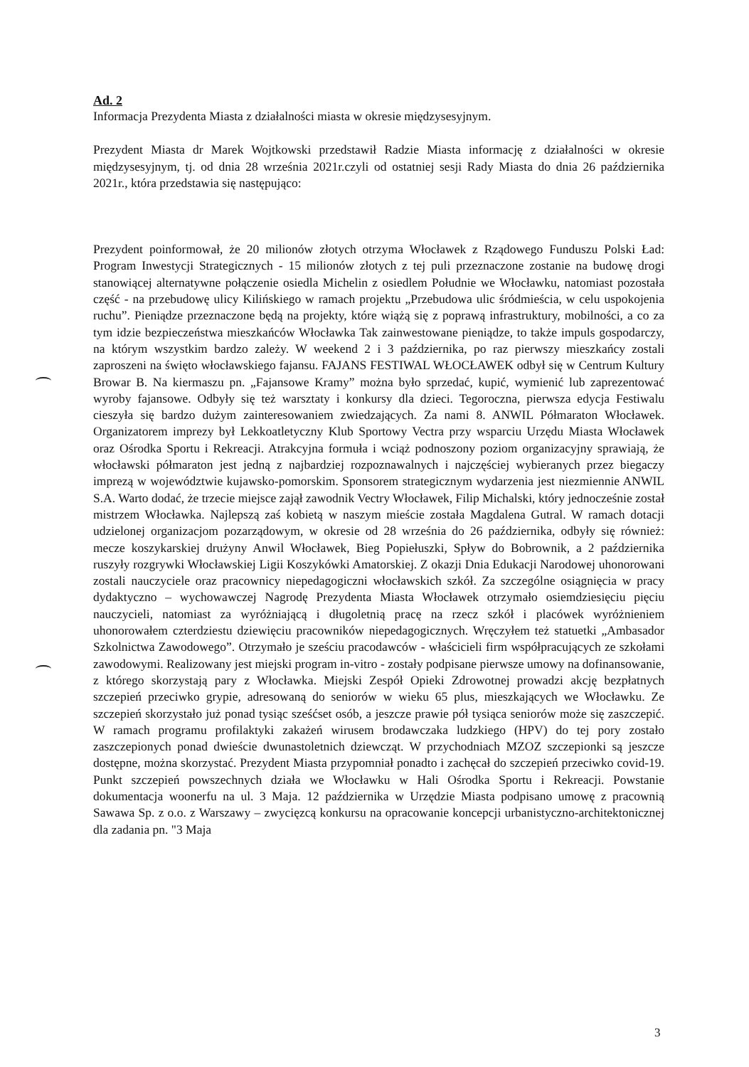Ad. 2
Informacja Prezydenta Miasta z działalności miasta w okresie międzysesyjnym.
Prezydent Miasta dr Marek Wojtkowski przedstawił Radzie Miasta informację z działalności w okresie międzysesyjnym, tj. od dnia 28 września 2021r.czyli od ostatniej sesji Rady Miasta do dnia 26 października 2021r., która przedstawia się następująco:
Prezydent poinformował, że 20 milionów złotych otrzyma Włocławek z Rządowego Funduszu Polski Ład: Program Inwestycji Strategicznych - 15 milionów złotych z tej puli przeznaczone zostanie na budowę drogi stanowiącej alternatywne połączenie osiedla Michelin z osiedlem Południe we Włocławku, natomiast pozostała część - na przebudowę ulicy Kilińskiego w ramach projektu „Przebudowa ulic śródmieścia, w celu uspokojenia ruchu”. Pieniądze przeznaczone będą na projekty, które wiążą się z poprawą infrastruktury, mobilności, a co za tym idzie bezpieczeństwa mieszkańców Włocławka Tak zainwestowane pieniądze, to także impuls gospodarczy, na którym wszystkim bardzo zależy. W weekend 2 i 3 października, po raz pierwszy mieszkańcy zostali zaproszeni na święto włocławskiego fajansu. FAJANS FESTIWAL WŁOCŁAWEK odbył się w Centrum Kultury Browar B. Na kiermaszu pn. „Fajansowe Kramy” można było sprzedać, kupić, wymienić lub zaprezentować wyroby fajansowe. Odbyły się też warsztaty i konkursy dla dzieci. Tegoroczna, pierwsza edycja Festiwalu cieszyła się bardzo dużym zainteresowaniem zwiedzających. Za nami 8. ANWIL Półmaraton Włocławek. Organizatorem imprezy był Lekkoatletyczny Klub Sportowy Vectra przy wsparciu Urzędu Miasta Włocławek oraz Ośrodka Sportu i Rekreacji. Atrakcyjna formuła i wciąż podnoszony poziom organizacyjny sprawiają, że włocławski półmaraton jest jedną z najbardziej rozpoznawalnych i najczęściej wybieranych przez biegaczy imprezą w województwie kujawsko-pomorskim. Sponsorem strategicznym wydarzenia jest niezmiennie ANWIL S.A. Warto dodać, że trzecie miejsce zajął zawodnik Vectry Włocławek, Filip Michalski, który jednocześnie został mistrzem Włocławka. Najlepszą zaś kobietą w naszym mieście została Magdalena Gutral. W ramach dotacji udzielonej organizacjom pozarządowym, w okresie od 28 września do 26 października, odbyły się również: mecze koszykarskiej drużyny Anwil Włocławek, Bieg Popiełuszki, Spływ do Bobrownik, a 2 października ruszyły rozgrywki Włocławskiej Ligii Koszykówki Amatorskiej. Z okazji Dnia Edukacji Narodowej uhonorowani zostali nauczyciele oraz pracownicy niepedagogiczni włocławskich szkół. Za szczególne osiągnięcia w pracy dydaktyczno – wychowawczej Nagrodę Prezydenta Miasta Włocławek otrzymało osiemdziesięciu pięciu nauczycieli, natomiast za wyróżniającą i długoletnią pracę na rzecz szkół i placówek wyróżnieniem uhonorowałem czterdziestu dziewięciu pracowników niepedagogicznych. Wręczyłem też statuetki „Ambasador Szkolnictwa Zawodowego”. Otrzymało je sześciu pracodawców - właścicieli firm współpracujących ze szkołami zawodowymi. Realizowany jest miejski program in-vitro - zostały podpisane pierwsze umowy na dofinansowanie, z którego skorzystają pary z Włocławka. Miejski Zespół Opieki Zdrowotnej prowadzi akcję bezpłatnych szczepień przeciwko grypie, adresowaną do seniorów w wieku 65 plus, mieszkających we Włocławku. Ze szczepień skorzystało już ponad tysiąc sześćset osób, a jeszcze prawie pół tysiąca seniorów może się zaszczepić. W ramach programu profilaktyki zakażeń wirusem brodawczaka ludzkiego (HPV) do tej pory zostało zaszczepionych ponad dwieście dwunastoletnich dziewcząt. W przychodniach MZOZ szczepionki są jeszcze dostępne, można skorzystać. Prezydent Miasta przypomniał ponadto i zachęcał do szczepień przeciwko covid-19. Punkt szczepień powszechnych działa we Włocławku w Hali Ośrodka Sportu i Rekreacji. Powstanie dokumentacja woonerfu na ul. 3 Maja. 12 października w Urzędzie Miasta podpisano umowę z pracownią Sawawa Sp. z o.o. z Warszawy – zwycięzcą konkursu na opracowanie koncepcji urbanistyczno-architektonicznej dla zadania pn. "3 Maja
3